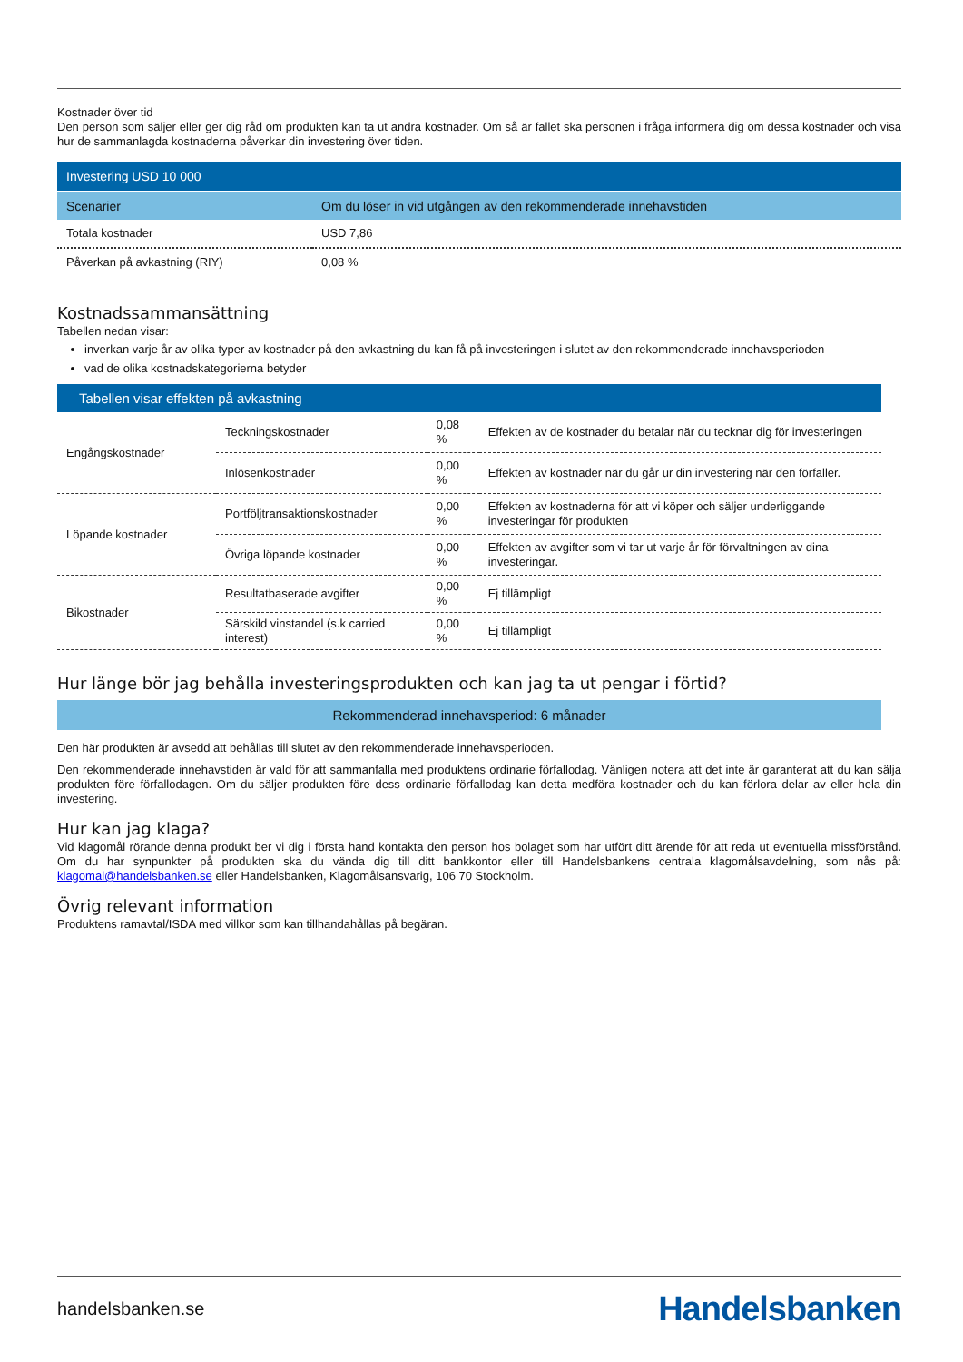Kostnader över tid
Den person som säljer eller ger dig råd om produkten kan ta ut andra kostnader. Om så är fallet ska personen i fråga informera dig om dessa kostnader och visa hur de sammanlagda kostnaderna påverkar din investering över tiden.
| Investering USD 10 000 | |
| Scenarier | Om du löser in vid utgången av den rekommenderade innehavstiden |
| Totala kostnader | USD 7,86 |
| Påverkan på avkastning (RIY) | 0,08 % |
Kostnadssammansättning
Tabellen nedan visar:
inverkan varje år av olika typer av kostnader på den avkastning du kan få på investeringen i slutet av den rekommenderade innehavsperioden
vad de olika kostnadskategorierna betyder
| Tabellen visar effekten på avkastning | | | |
| Engångskostnader | Teckningskostnader | 0,08 % | Effekten av de kostnader du betalar när du tecknar dig för investeringen |
| | Inlösenkostnader | 0,00 % | Effekten av kostnader när du går ur din investering när den förfaller. |
| Löpande kostnader | Portföljtransaktionskostnader | 0,00 % | Effekten av kostnaderna för att vi köper och säljer underliggande investeringar för produkten |
| | Övriga löpande kostnader | 0,00 % | Effekten av avgifter som vi tar ut varje år för förvaltningen av dina investeringar. |
| Bikostnader | Resultatbaserade avgifter | 0,00 % | Ej tillämpligt |
| | Särskild vinstandel (s.k carried interest) | 0,00 % | Ej tillämpligt |
Hur länge bör jag behålla investeringsprodukten och kan jag ta ut pengar i förtid?
Rekommenderad innehavsperiod: 6 månader
Den här produkten är avsedd att behållas till slutet av den rekommenderade innehavsperioden.
Den rekommenderade innehavstiden är vald för att sammanfalla med produktens ordinarie förfallodag. Vänligen notera att det inte är garanterat att du kan sälja produkten före förfallodagen. Om du säljer produkten före dess ordinarie förfallodag kan detta medföra kostnader och du kan förlora delar av eller hela din investering.
Hur kan jag klaga?
Vid klagomål rörande denna produkt ber vi dig i första hand kontakta den person hos bolaget som har utfört ditt ärende för att reda ut eventuella missförstånd. Om du har synpunkter på produkten ska du vända dig till ditt bankkontor eller till Handelsbankens centrala klagomålsavdelning, som nås på: klagomal@handelsbanken.se eller Handelsbanken, Klagomålsansvarig, 106 70 Stockholm.
Övrig relevant information
Produktens ramavtal/ISDA med villkor som kan tillhandahållas på begäran.
handelsbanken.se Handelsbanken